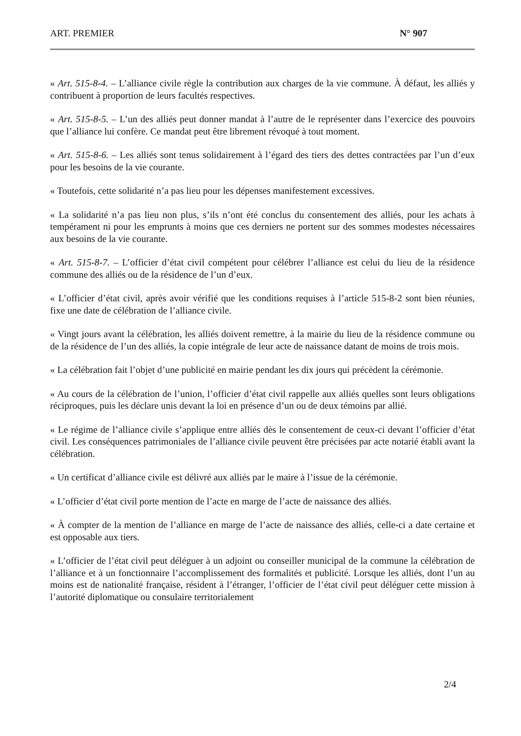ART. PREMIER N° 907
« Art. 515-8-4. – L’alliance civile règle la contribution aux charges de la vie commune. À défaut, les alliés y contribuent à proportion de leurs facultés respectives.
« Art. 515-8-5. – L’un des alliés peut donner mandat à l’autre de le représenter dans l’exercice des pouvoirs que l’alliance lui confère. Ce mandat peut être librement révoqué à tout moment.
« Art. 515-8-6. – Les alliés sont tenus solidairement à l’égard des tiers des dettes contractées par l’un d’eux pour les besoins de la vie courante.
« Toutefois, cette solidarité n’a pas lieu pour les dépenses manifestement excessives.
« La solidarité n’a pas lieu non plus, s’ils n’ont été conclus du consentement des alliés, pour les achats à tempérament ni pour les emprunts à moins que ces derniers ne portent sur des sommes modestes nécessaires aux besoins de la vie courante.
« Art. 515-8-7. – L’officier d’état civil compétent pour célébrer l’alliance est celui du lieu de la résidence commune des alliés ou de la résidence de l’un d’eux.
« L’officier d’état civil, après avoir vérifié que les conditions requises à l’article 515-8-2 sont bien réunies, fixe une date de célébration de l’alliance civile.
« Vingt jours avant la célébration, les alliés doivent remettre, à la mairie du lieu de la résidence commune ou de la résidence de l’un des alliés, la copie intégrale de leur acte de naissance datant de moins de trois mois.
« La célébration fait l’objet d’une publicité en mairie pendant les dix jours qui précèdent la cérémonie.
« Au cours de la célébration de l’union, l’officier d’état civil rappelle aux alliés quelles sont leurs obligations réciproques, puis les déclare unis devant la loi en présence d’un ou de deux témoins par allié.
« Le régime de l’alliance civile s’applique entre alliés dès le consentement de ceux-ci devant l’officier d’état civil. Les conséquences patrimoniales de l’alliance civile peuvent être précisées par acte notarié établi avant la célébration.
« Un certificat d’alliance civile est délivré aux alliés par le maire à l’issue de la cérémonie.
« L’officier d’état civil porte mention de l’acte en marge de l’acte de naissance des alliés.
« À compter de la mention de l’alliance en marge de l’acte de naissance des alliés, celle-ci a date certaine et est opposable aux tiers.
« L’officier de l’état civil peut déléguer à un adjoint ou conseiller municipal de la commune la célébration de l’alliance et à un fonctionnaire l’accomplissement des formalités et publicité. Lorsque les alliés, dont l’un au moins est de nationalité française, résident à l’étranger, l’officier de l’état civil peut déléguer cette mission à l’autorité diplomatique ou consulaire territorialement
2/4